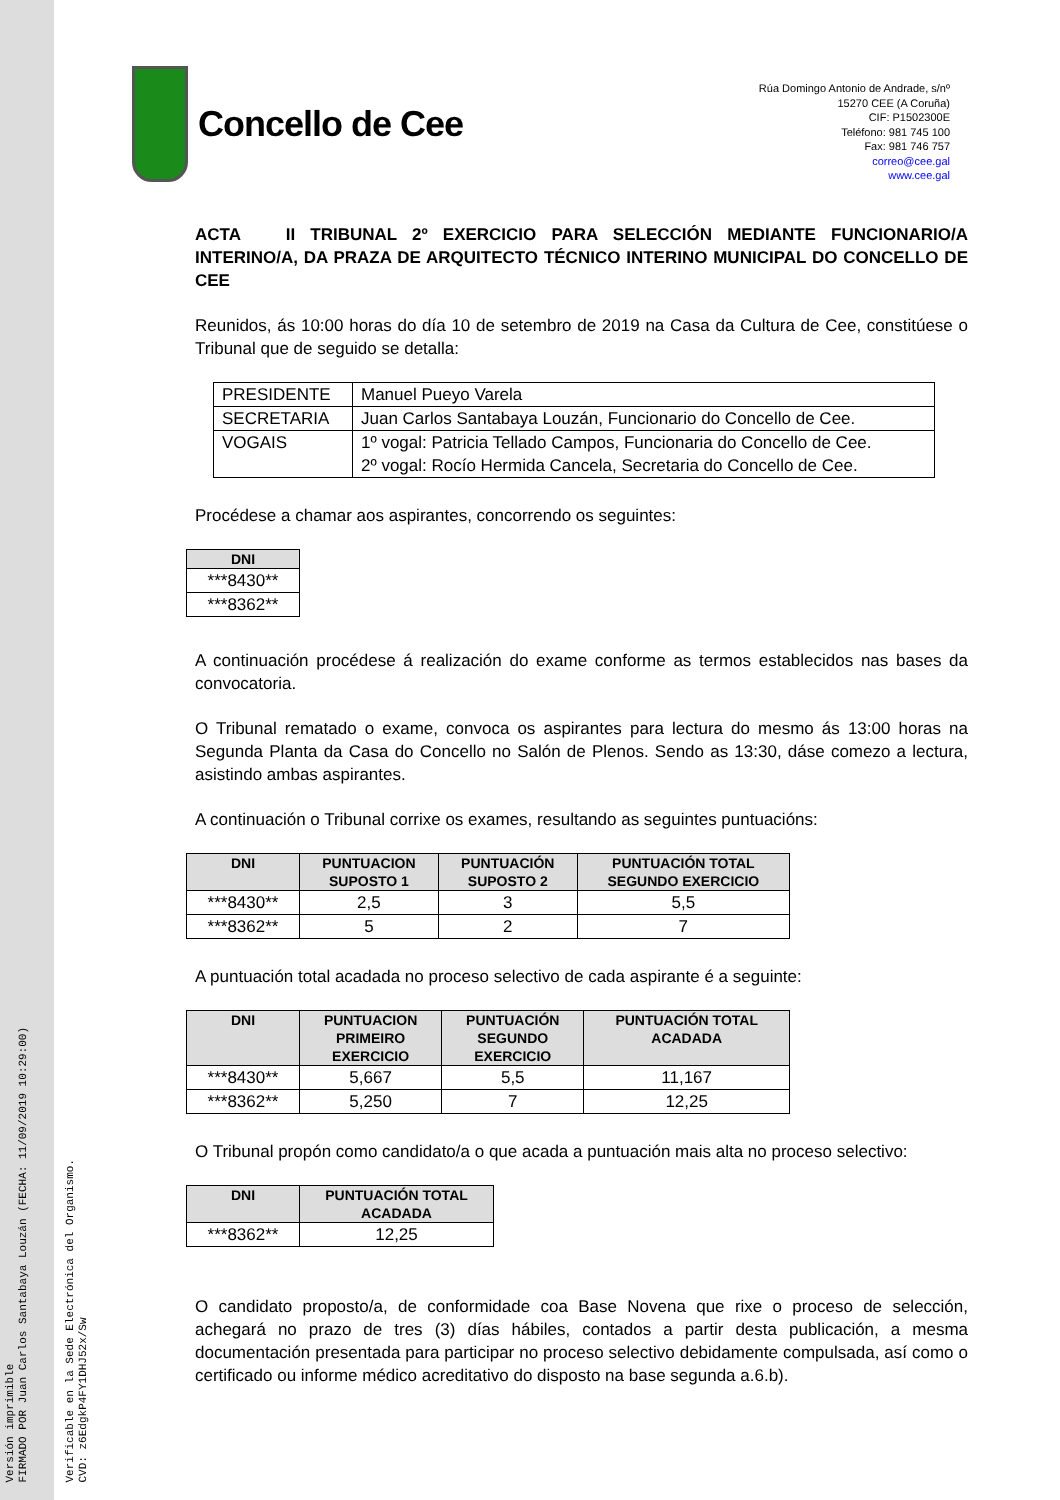FIRMADO POR Juan Carlos Santabaya Louzán (FECHA: 11/09/2019 10:29:00)
Versión imprimible
CVD: z6EdgkP4FY1DHJ52x/Sw
Verificable en la Sede Electrónica del Organismo.
Concello de Cee
Rúa Domingo Antonio de Andrade, s/nº
15270 CEE (A Coruña)
CIF: P1502300E
Teléfono: 981 745 100
Fax: 981 746 757
correo@cee.gal
www.cee.gal
ACTA II TRIBUNAL 2º EXERCICIO PARA SELECCIÓN MEDIANTE FUNCIONARIO/A INTERINO/A, DA PRAZA DE ARQUITECTO TÉCNICO INTERINO MUNICIPAL DO CONCELLO DE CEE
Reunidos, ás 10:00 horas do día 10 de setembro de 2019 na Casa da Cultura de Cee, constitúese o Tribunal que de seguido se detalla:
| PRESIDENTE | Manuel Pueyo Varela |
| SECRETARIA | Juan Carlos Santabaya Louzán, Funcionario do Concello de Cee. |
| VOGAIS | 1º vogal: Patricia Tellado Campos, Funcionaria do Concello de Cee. 2º vogal: Rocío Hermida Cancela, Secretaria do Concello de Cee. |
Procédese a chamar aos aspirantes, concorrendo os seguintes:
| DNI |
| --- |
| ***8430** |
| ***8362** |
A continuación procédese á realización do exame conforme as termos establecidos nas bases da convocatoria.
O Tribunal rematado o exame, convoca os aspirantes para lectura do mesmo ás 13:00 horas na Segunda Planta da Casa do Concello no Salón de Plenos. Sendo as 13:30, dáse comezo a lectura, asistindo ambas aspirantes.
A continuación o Tribunal corrixe os exames, resultando as seguintes puntuacións:
| DNI | PUNTUACION SUPOSTO 1 | PUNTUACIÓN SUPOSTO 2 | PUNTUACIÓN TOTAL SEGUNDO EXERCICIO |
| --- | --- | --- | --- |
| ***8430** | 2,5 | 3 | 5,5 |
| ***8362** | 5 | 2 | 7 |
A puntuación total acadada no proceso selectivo de cada aspirante é a seguinte:
| DNI | PUNTUACION PRIMEIRO EXERCICIO | PUNTUACIÓN SEGUNDO EXERCICIO | PUNTUACIÓN TOTAL ACADADA |
| --- | --- | --- | --- |
| ***8430** | 5,667 | 5,5 | 11,167 |
| ***8362** | 5,250 | 7 | 12,25 |
O Tribunal propón como candidato/a o que acada a puntuación mais alta no proceso selectivo:
| DNI | PUNTUACIÓN TOTAL ACADADA |
| --- | --- |
| ***8362** | 12,25 |
O candidato proposto/a, de conformidade coa Base Novena que rixe o proceso de selección, achegará no prazo de tres (3) días hábiles, contados a partir desta publicación, a mesma documentación presentada para participar no proceso selectivo debidamente compulsada, así como o certificado ou informe médico acreditativo do disposto na base segunda a.6.b).